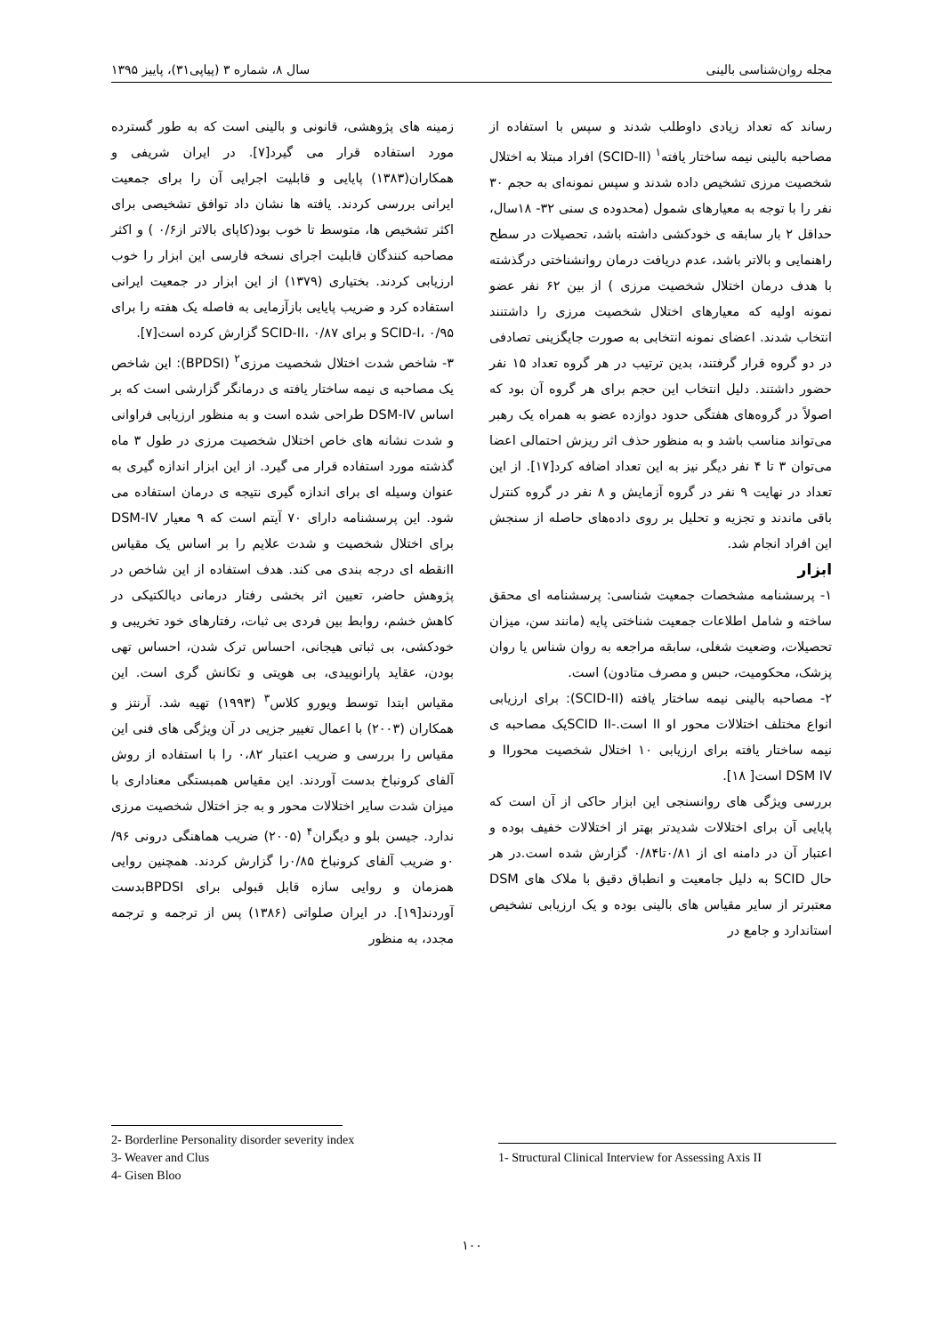مجله روان‌شناسی بالینی سال ۸، شماره ۳ (پیاپی۳۱)، پاییز ۱۳۹۵
رساند که تعداد زیادی داوطلب شدند و سپس با استفاده از مصاحبه بالینی نیمه ساختار یافته<sup>۱</sup> (SCID-II) افراد مبتلا به اختلال شخصیت مرزی تشخیص داده شدند و سپس نمونه‌ای به حجم ۳۰ نفر را با توجه به معیارهای شمول (محدوده ی سنی ۳۲- ۱۸سال، حداقل ۲ بار سابقه ی خودکشی داشته باشد، تحصیلات در سطح راهنمایی و بالاتر باشد، عدم دریافت درمان روانشناختی درگذشته با هدف درمان اختلال شخصیت مرزی ) از بین ۶۲ نفر عضو نمونه اولیه که معیارهای اختلال شخصیت مرزی را داشتنند انتخاب شدند. اعضای نمونه انتخابی به صورت جایگزینی تصادفی در دو گروه قرار گرفتند، بدین ترتیب در هر گروه تعداد ۱۵ نفر حضور داشتند. دلیل انتخاب این حجم برای هر گروه آن بود که اصولاً در گروه‌های هفتگی حدود دوازده عضو به همراه یک رهبر می‌تواند مناسب باشد و به منظور حذف اثر ریزش احتمالی اعضا می‌توان ۳ تا ۴ نفر دیگر نیز به این تعداد اضافه کرد[۱۷]. از این تعداد در نهایت ۹ نفر در گروه آزمایش و ۸ نفر در گروه کنترل باقی ماندند و تجزیه و تحلیل بر روی داده‌های حاصله از سنجش این افراد انجام شد.
ابزار
۱- پرسشنامه مشخصات جمعیت شناسی: پرسشنامه ای محقق ساخته و شامل اطلاعات جمعیت شناختی پایه (مانند سن، میزان تحصیلات، وضعیت شغلی، سابقه مراجعه به روان شناس یا روان پزشک، محکومیت، حبس و مصرف متادون) است.
۲- مصاحبه بالینی نیمه ساختار یافته (SCID-II): برای ارزیابی انواع مختلف اختلالات محور Iو II است.-SCID IIیک مصاحبه ی نیمه ساختار یافته برای ارزیابی ۱۰ اختلال شخصیت محورII و DSM IV است[ ۱۸].
بررسی ویژگی های روانسنجی این ابزار حاکی از آن است که پایایی آن برای اختلالات شدیدتر بهتر از اختلالات خفیف بوده و اعتبار آن در دامنه ای از ۰/۸۱تا۰/۸۴ گزارش شده است.در هر حال SCID به دلیل جامعیت و انطباق دقیق با ملاک های DSM معتبرتر از سایر مقیاس های بالینی بوده و یک ارزیابی تشخیص استاندارد و جامع در
زمینه های پژوهشی، قانونی و بالینی است که به طور گسترده مورد استفاده قرار می گیرد[۷]. در ایران شریفی و همکاران(۱۳۸۳) پایایی و قابلیت اجرایی آن را برای جمعیت ایرانی بررسی کردند. یافته ها نشان داد توافق تشخیصی برای اکثر تشخیص ها، متوسط تا خوب بود(کاپای بالاتر از۰/۶ ) و اکثر مصاحبه کنندگان قابلیت اجرای نسخه فارسی این ابزار را خوب ارزیابی کردند. بختیاری (۱۳۷۹) از این ابزار در جمعیت ایرانی استفاده کرد و ضریب پایایی بازآزمایی به فاصله یک هفته را برای SCID-I، ۰/۹۵ و برای SCID-II، ۰/۸۷ گزارش کرده است[۷].
۳- شاخص شدت اختلال شخصیت مرزی<sup>۲</sup> (BPDSI): این شاخص یک مصاحبه ی نیمه ساختار یافته ی درمانگر گزارشی است که بر اساس DSM-IV طراحی شده است و به منظور ارزیابی فراوانی و شدت نشانه های خاص اختلال شخصیت مرزی در طول ۳ ماه گذشته مورد استفاده قرار می گیرد. از این ابزار اندازه گیری به عنوان وسیله ای برای اندازه گیری نتیجه ی درمان استفاده می شود. این پرسشنامه دارای ۷۰ آیتم است که ۹ معیار DSM-IV برای اختلال شخصیت و شدت علایم را بر اساس یک مقیاس IIنقطه ای درجه بندی می کند. هدف استفاده از این شاخص در پژوهش حاضر، تعیین اثر بخشی رفتار درمانی دیالکتیکی در کاهش خشم، روابط بین فردی بی ثبات، رفتارهای خود تخریبی و خودکشی، بی ثباتی هیجانی، احساس ترک شدن، احساس تهی بودن، عقاید پارانوییدی، بی هویتی و تکانش گری است. این مقیاس ابتدا توسط ویورو کلاس<sup>۳</sup> (۱۹۹۳) تهیه شد. آرنتز و همکاران (۲۰۰۳) با اعمال تغییر جزیی در آن ویژگی های فنی این مقیاس را بررسی و ضریب اعتبار ۰،۸۲ را با استفاده از روش آلفای کرونباخ بدست آوردند. این مقیاس همبستگی معناداری با میزان شدت سایر اختلالات محور و به جز اختلال شخصیت مرزی ندارد. جیسن بلو و دیگران<sup>۴</sup> (۲۰۰۵) ضریب هماهنگی درونی ۹۶/ ۰و ضریب آلفای کرونباخ ۰/۸۵را گزارش کردند. همچنین روایی همزمان و روایی سازه قابل قبولی برای BPDSIبدست آوردند[۱۹]. در ایران صلواتی (۱۳۸۶) پس از ترجمه و ترجمه مجدد، به منظور
1- Structural Clinical Interview for Assessing Axis II
2- Borderline Personality disorder severity index
3- Weaver and Clus
4- Gisen Bloo
۱۰۰